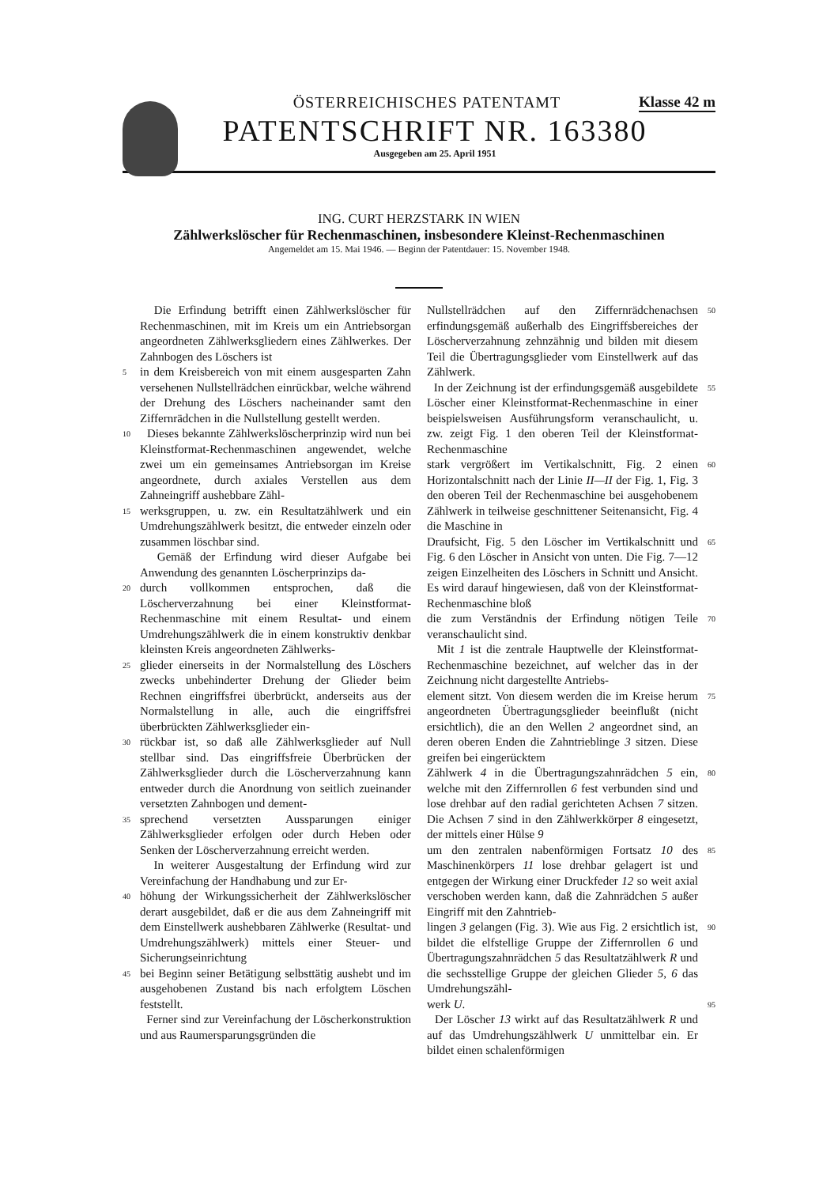Klasse 42 m
ÖSTERREICHISCHES PATENTAMT
PATENTSCHRIFT NR. 163380
Ausgegeben am 25. April 1951
ING. CURT HERZSTARK IN WIEN
Zählwerkslöscher für Rechenmaschinen, insbesondere Kleinst-Rechenmaschinen
Angemeldet am 15. Mai 1946. — Beginn der Patentdauer: 15. November 1948.
Die Erfindung betrifft einen Zählwerkslöscher für Rechenmaschinen, mit im Kreis um ein Antriebsorgan angeordneten Zählwerksgliedern eines Zählwerkes. Der Zahnbogen des Löschers ist
5 in dem Kreisbereich von mit einem ausgesparten Zahn versehenen Nullstellrädchen einrückbar, welche während der Drehung des Löschers nacheinander samt den Ziffernrädchen in die Nullstellung gestellt werden.
10 Dieses bekannte Zählwerkslöscherprinzip wird nun bei Kleinstformat-Rechenmaschinen angewendet, welche zwei um ein gemeinsames Antriebsorgan im Kreise angeordnete, durch axiales Verstellen aus dem Zahneingriff aushebbare Zähl-
15 werksgruppen, u. zw. ein Resultatzählwerk und ein Umdrehungszählwerk besitzt, die entweder einzeln oder zusammen löschbar sind.
Gemäß der Erfindung wird dieser Aufgabe bei Anwendung des genannten Löscherprinzips da-
20 durch vollkommen entsprochen, daß die Löscherverzahnung bei einer Kleinstformat-Rechenmaschine mit einem Resultat- und einem Umdrehungszählwerk die in einem konstruktiv denkbar kleinsten Kreis angeordneten Zählwerks-
25 glieder einerseits in der Normalstellung des Löschers zwecks unbehinderter Drehung der Glieder beim Rechnen eingriffsfrei überbrückt, anderseits aus der Normalstellung in alle, auch die eingriffsfrei überbrückten Zählwerksglieder ein-
30 rückbar ist, so daß alle Zählwerksglieder auf Null stellbar sind. Das eingriffsfreie Überbrücken der Zählwerksglieder durch die Löscherverzahnung kann entweder durch die Anordnung von seitlich zueinander versetzten Zahnbogen und dement-
35 sprechend versetzten Aussparungen einiger Zählwerksglieder erfolgen oder durch Heben oder Senken der Löscherverzahnung erreicht werden.
In weiterer Ausgestaltung der Erfindung wird zur Vereinfachung der Handhabung und zur Er-
40 höhung der Wirkungssicherheit der Zählwerkslöscher derart ausgebildet, daß er die aus dem Zahneingriff mit dem Einstellwerk aushebbaren Zählwerke (Resultat- und Umdrehungszählwerk) mittels einer Steuer- und Sicherungseinrichtung
45 bei Beginn seiner Betätigung selbsttätig aushebt und im ausgehobenen Zustand bis nach erfolgtem Löschen feststellt.
Ferner sind zur Vereinfachung der Löscherkonstruktion und aus Raumersparungsgründen die
50 Nullstellrädchen auf den Ziffernrädchenachsen erfindungsgemäß außerhalb des Eingriffsbereiches der Löscherverzahnung zehnzähnig und bilden mit diesem Teil die Übertragungsglieder vom Einstellwerk auf das Zählwerk.
55 In der Zeichnung ist der erfindungsgemäß ausgebildete Löscher einer Kleinstformat-Rechenmaschine in einer beispielsweisen Ausführungsform veranschaulicht, u. zw. zeigt Fig. 1 den oberen Teil der Kleinstformat-Rechenmaschine
60 stark vergrößert im Vertikalschnitt, Fig. 2 einen Horizontalschnitt nach der Linie II—II der Fig. 1, Fig. 3 den oberen Teil der Rechenmaschine bei ausgehobenem Zählwerk in teilweise geschnittener Seitenansicht, Fig. 4 die Maschine in
65 Draufsicht, Fig. 5 den Löscher im Vertikalschnitt und Fig. 6 den Löscher in Ansicht von unten. Die Fig. 7—12 zeigen Einzelheiten des Löschers in Schnitt und Ansicht. Es wird darauf hingewiesen, daß von der Kleinstformat-Rechenmaschine bloß
70 die zum Verständnis der Erfindung nötigen Teile veranschaulicht sind.
Mit 1 ist die zentrale Hauptwelle der Kleinstformat-Rechenmaschine bezeichnet, auf welcher das in der Zeichnung nicht dargestellte Antriebs-
75 element sitzt. Von diesem werden die im Kreise herum angeordneten Übertragungsglieder beeinflußt (nicht ersichtlich), die an den Wellen 2 angeordnet sind, an deren oberen Enden die Zahntrieblinge 3 sitzen. Diese greifen bei eingerücktem
80 Zählwerk 4 in die Übertragungszahnrädchen 5 ein, welche mit den Ziffernrollen 6 fest verbunden sind und lose drehbar auf den radial gerichteten Achsen 7 sitzen. Die Achsen 7 sind in den Zählwerkkörper 8 eingesetzt, der mittels einer Hülse 9
85 um den zentralen nabenförmigen Fortsatz 10 des Maschinenkörpers 11 lose drehbar gelagert ist und entgegen der Wirkung einer Druckfeder 12 so weit axial verschoben werden kann, daß die Zahnrädchen 5 außer Eingriff mit den Zahntrieb-
90 lingen 3 gelangen (Fig. 3). Wie aus Fig. 2 ersichtlich ist, bildet die elfstellige Gruppe der Ziffernrollen 6 und Übertragungszahnrädchen 5 das Resultatzählwerk R und die sechsstellige Gruppe der gleichen Glieder 5, 6 das Umdrehungszähl-
95 werk U.
Der Löscher 13 wirkt auf das Resultatzählwerk R und auf das Umdrehungszählwerk U unmittelbar ein. Er bildet einen schalenförmigen